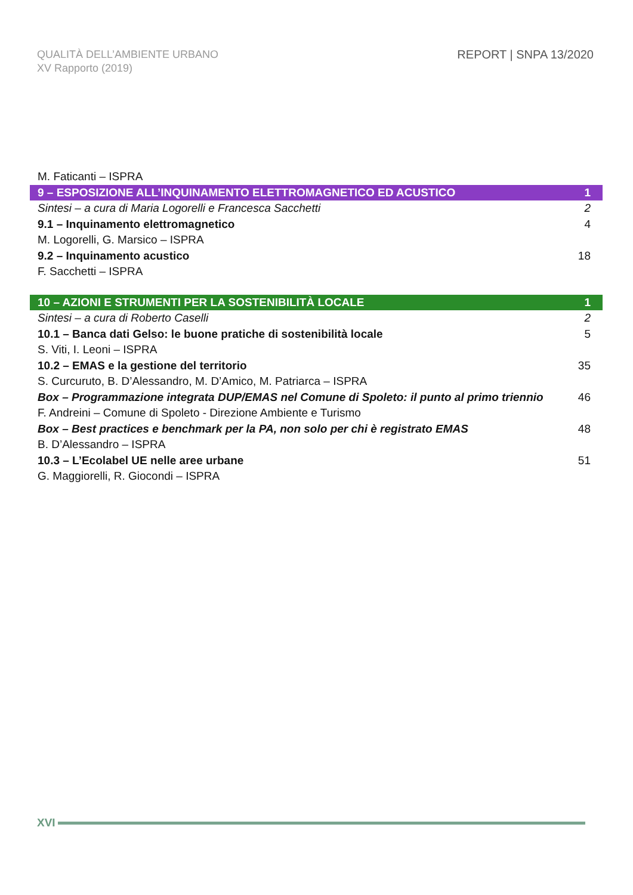QUALITÀ DELL’AMBIENTE URBANO
XV Rapporto (2019)
REPORT | SNPA 13/2020
M. Faticanti – ISPRA
9 – ESPOSIZIONE ALL’INQUINAMENTO ELETTROMAGNETICO ED ACUSTICO 1
Sintesi – a cura di Maria Logorelli e Francesca Sacchetti 2
9.1 – Inquinamento elettromagnetico 4
M. Logorelli, G. Marsico – ISPRA
9.2 – Inquinamento acustico 18
F. Sacchetti – ISPRA
10 – AZIONI E STRUMENTI PER LA SOSTENIBILITÀ LOCALE 1
Sintesi – a cura di Roberto Caselli 2
10.1 – Banca dati Gelso: le buone pratiche di sostenibilità locale 5
S. Viti, I. Leoni – ISPRA
10.2 – EMAS e la gestione del territorio 35
S. Curcuruto, B. D’Alessandro, M. D’Amico, M. Patriarca – ISPRA
Box – Programmazione integrata DUP/EMAS nel Comune di Spoleto: il punto al primo triennio 46
F. Andreini – Comune di Spoleto - Direzione Ambiente e Turismo
Box – Best practices e benchmark per la PA, non solo per chi è registrato EMAS 48
B. D’Alessandro – ISPRA
10.3 – L’Ecolabel UE nelle aree urbane 51
G. Maggiorelli, R. Giocondi – ISPRA
XVI